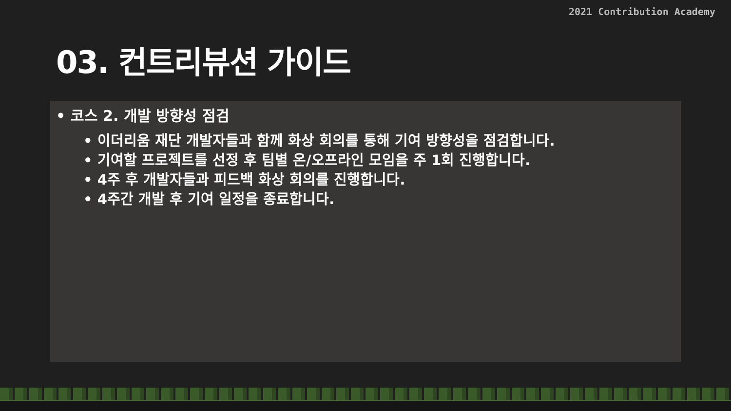2021 Contribution Academy
03. 컨트리뷰션 가이드
• 코스 2. 개발 방향성 점검
• 이더리움 재단 개발자들과 함께 화상 회의를 통해 기여 방향성을 점검합니다.
• 기여할 프로젝트를 선정 후 팀별 온/오프라인 모임을 주 1회 진행합니다.
• 4주 후 개발자들과 피드백 화상 회의를 진행합니다.
• 4주간 개발 후 기여 일정을 종료합니다.